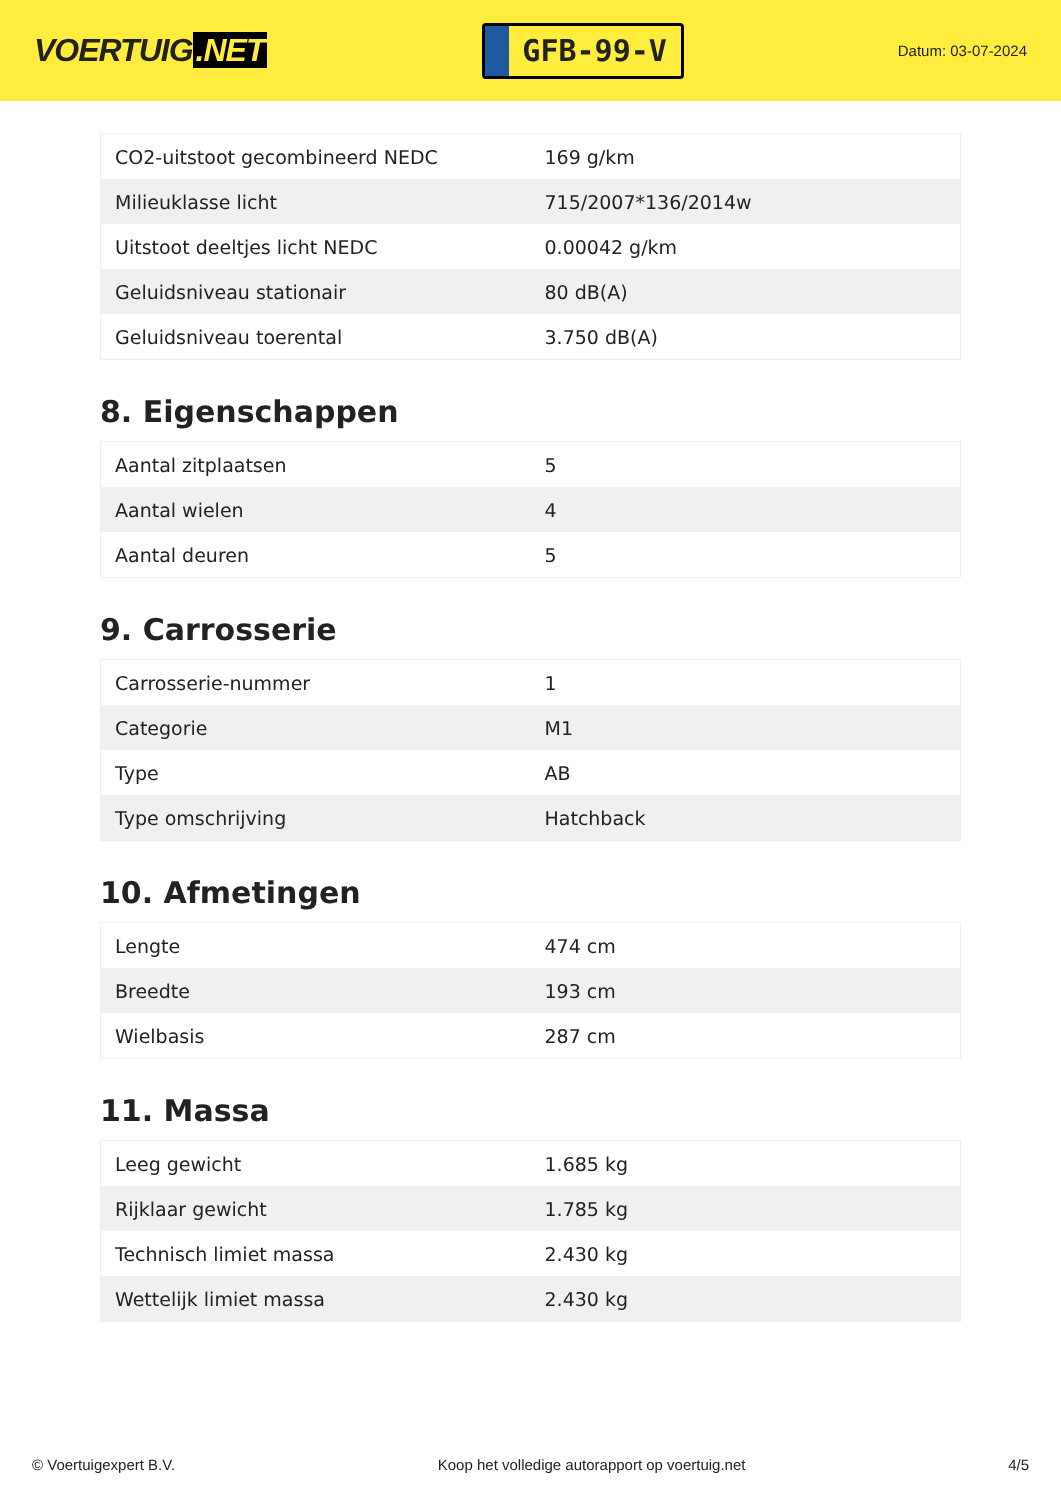VOERTUIG.NET
GFB-99-V
Datum: 03-07-2024
| CO2-uitstoot gecombineerd NEDC | 169 g/km |
| Milieuklasse licht | 715/2007*136/2014w |
| Uitstoot deeltjes licht NEDC | 0.00042 g/km |
| Geluidsniveau stationair | 80 dB(A) |
| Geluidsniveau toerental | 3.750 dB(A) |
8. Eigenschappen
| Aantal zitplaatsen | 5 |
| Aantal wielen | 4 |
| Aantal deuren | 5 |
9. Carrosserie
| Carrosserie-nummer | 1 |
| Categorie | M1 |
| Type | AB |
| Type omschrijving | Hatchback |
10. Afmetingen
| Lengte | 474 cm |
| Breedte | 193 cm |
| Wielbasis | 287 cm |
11. Massa
| Leeg gewicht | 1.685 kg |
| Rijklaar gewicht | 1.785 kg |
| Technisch limiet massa | 2.430 kg |
| Wettelijk limiet massa | 2.430 kg |
© Voertuigexpert B.V. Koop het volledige autorapport op voertuig.net 4/5